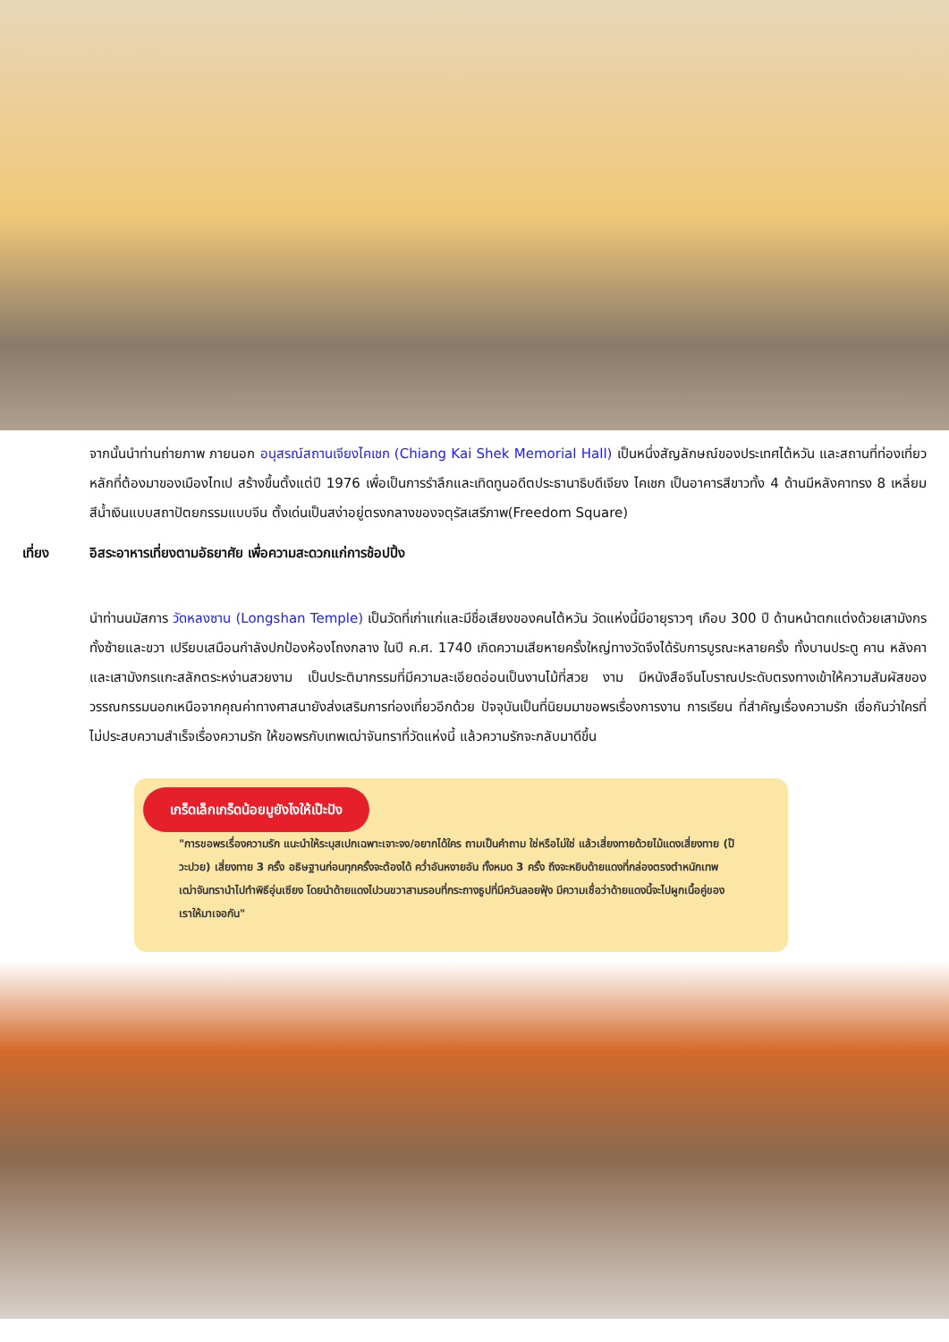จากนั้นนำท่านถ่ายภาพ ภายนอก อนุสรณ์สถานเจียงไคเชก (Chiang Kai Shek Memorial Hall) เป็นหนึ่งสัญลักษณ์ของประเทศไต้หวัน และสถานที่ท่องเที่ยวหลักที่ต้องมาของเมืองไทเป สร้างขึ้นตั้งแต่ปี 1976 เพื่อเป็นการรำลึกและเทิดทูนอดีตประธานาธิบดีเจียง ไคเชก เป็นอาคารสีขาวทั้ง 4 ด้านมีหลังคาทรง 8 เหลี่ยมสีน้ำเงินแบบสถาปัตยกรรมแบบจีน ตั้งเด่นเป็นสง่าอยู่ตรงกลางของจตุรัสเสรีภาพ(Freedom Square)
เที่ยง อิสระอาหารเที่ยงตามอัธยาศัย เพื่อความสะดวกแก่การช้อปปิ้ง
นำท่านนมัสการ วัดหลงซาน (Longshan Temple) เป็นวัดที่เก่าแก่และมีชื่อเสียงของคนไต้หวัน วัดแห่งนี้มีอายุราวๆ เกือบ 300 ปี ด้านหน้าตกแต่งด้วยเสามังกรทั้งซ้ายและขวา เปรียบเสมือนกำลังปกป้องห้องโถงกลาง ในปี ค.ศ. 1740 เกิดความเสียหายครั้งใหญ่ทางวัดจึงได้รับการบูรณะหลายครั้ง ทั้งบานประตู คาน หลังคา และเสามังกรแกะสลักตระหง่านสวยงาม เป็นประติมากรรมที่มีความละเอียดอ่อนเป็นงานไม้ที่สวย งาม มีหนังสือจีนโบราณประดับตรงทางเข้าให้ความสัมผัสของวรรณกรรมนอกเหนือจากคุณค่าทางศาสนายังส่งเสริมการท่องเที่ยวอีกด้วย ปัจจุบันเป็นที่นิยมมาขอพรเรื่องการงาน การเรียน ที่สำคัญเรื่องความรัก เชื่อกันว่าใครที่ไม่ประสบความสำเร็จเรื่องความรัก ให้ขอพรกับเทพเฒ่าจันทราที่วัดแห่งนี้ แล้วความรักจะกลับมาดีขึ้น
เกร็ดเล็กเกร็ดน้อยมูยังไงให้เป๊ะปัง
"การขอพรเรื่องความรัก แนะนำให้ระบุสเปกเฉพาะเจาะจง/อยากได้ใคร ถามเป็นคำถาม ใช่หรือไม่ใช่ แล้วเสี่ยงทายด้วยไม้แดงเสี่ยงทาย (ป๊วะปวย) เสี่ยงทาย 3 ครั้ง อธิษฐานก่อนทุกครั้งจะต้องได้ คว่ำอันหงายอัน ทั้งหมด 3 ครั้ง ถึงจะหยิบด้ายแดงที่กล่องตรงตำหนักเทพเฒ่าจันทรานำไปทำพิธีอุ่นเซียง โดยนำด้ายแดงไปวนขวาสามรอบที่กระถางธูปที่มีควันลอยฟุ้ง มีความเชื่อว่าด้ายแดงนี้จะไปผูกเนื้อคู่ของเราให้มาเจอกัน"